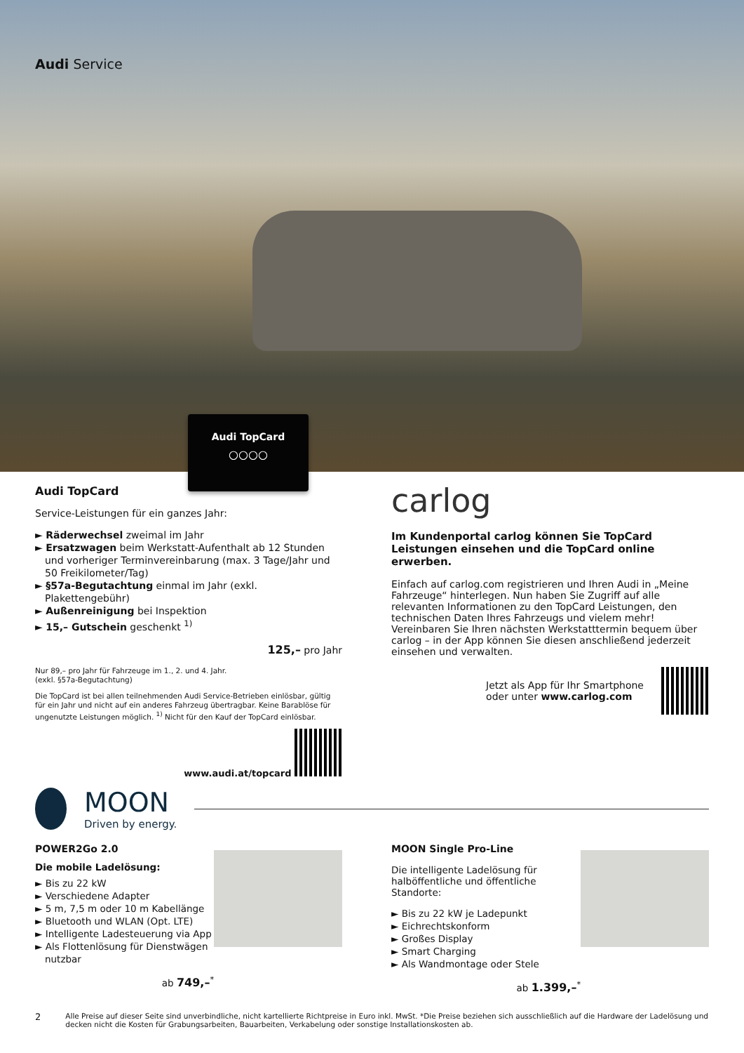Audi Service
Audi TopCard
○○○○
Audi TopCard
Service-Leistungen für ein ganzes Jahr:
► Räderwechsel zweimal im Jahr
► Ersatzwagen beim Werkstatt-Aufenthalt ab 12 Stunden und vorheriger Terminvereinbarung (max. 3 Tage/Jahr und 50 Freikilometer/Tag)
► §57a-Begutachtung einmal im Jahr (exkl. Plakettengebühr)
► Außenreinigung bei Inspektion
► 15,– Gutschein geschenkt <sup>1)</sup>
125,– pro Jahr
Nur 89,– pro Jahr für Fahrzeuge im 1., 2. und 4. Jahr.
(exkl. §57a-Begutachtung)
Die TopCard ist bei allen teilnehmenden Audi Service-Betrieben einlösbar, gültig für ein Jahr und nicht auf ein anderes Fahrzeug übertragbar. Keine Barablöse für ungenutzte Leistungen möglich. <sup>1)</sup> Nicht für den Kauf der TopCard einlösbar.
www.audi.at/topcard
carlog
Im Kundenportal carlog können Sie TopCard Leistungen einsehen und die TopCard online erwerben.
Einfach auf carlog.com registrieren und Ihren Audi in „Meine Fahrzeuge“ hinterlegen. Nun haben Sie Zugriff auf alle relevanten Informationen zu den TopCard Leistungen, den technischen Daten Ihres Fahrzeugs und vielem mehr! Vereinbaren Sie Ihren nächsten Werkstatttermin bequem über carlog – in der App können Sie diesen anschließend jederzeit einsehen und verwalten.
Jetzt als App für Ihr Smartphone
oder unter www.carlog.com
MOON
Driven by energy.
POWER2Go 2.0
Die mobile Ladelösung:
► Bis zu 22 kW
► Verschiedene Adapter
► 5 m, 7,5 m oder 10 m Kabellänge
► Bluetooth und WLAN (Opt. LTE)
► Intelligente Ladesteuerung via App
► Als Flottenlösung für Dienstwägen nutzbar
ab 749,–<sup>*</sup>
MOON Single Pro-Line
Die intelligente Ladelösung für halböffentliche und öffentliche Standorte:
► Bis zu 22 kW je Ladepunkt
► Eichrechtskonform
► Großes Display
► Smart Charging
► Als Wandmontage oder Stele
ab 1.399,–<sup>*</sup>
2 Alle Preise auf dieser Seite sind unverbindliche, nicht kartellierte Richtpreise in Euro inkl. MwSt. *Die Preise beziehen sich ausschließlich auf die Hardware der Ladelösung und decken nicht die Kosten für Grabungsarbeiten, Bauarbeiten, Verkabelung oder sonstige Installationskosten ab.